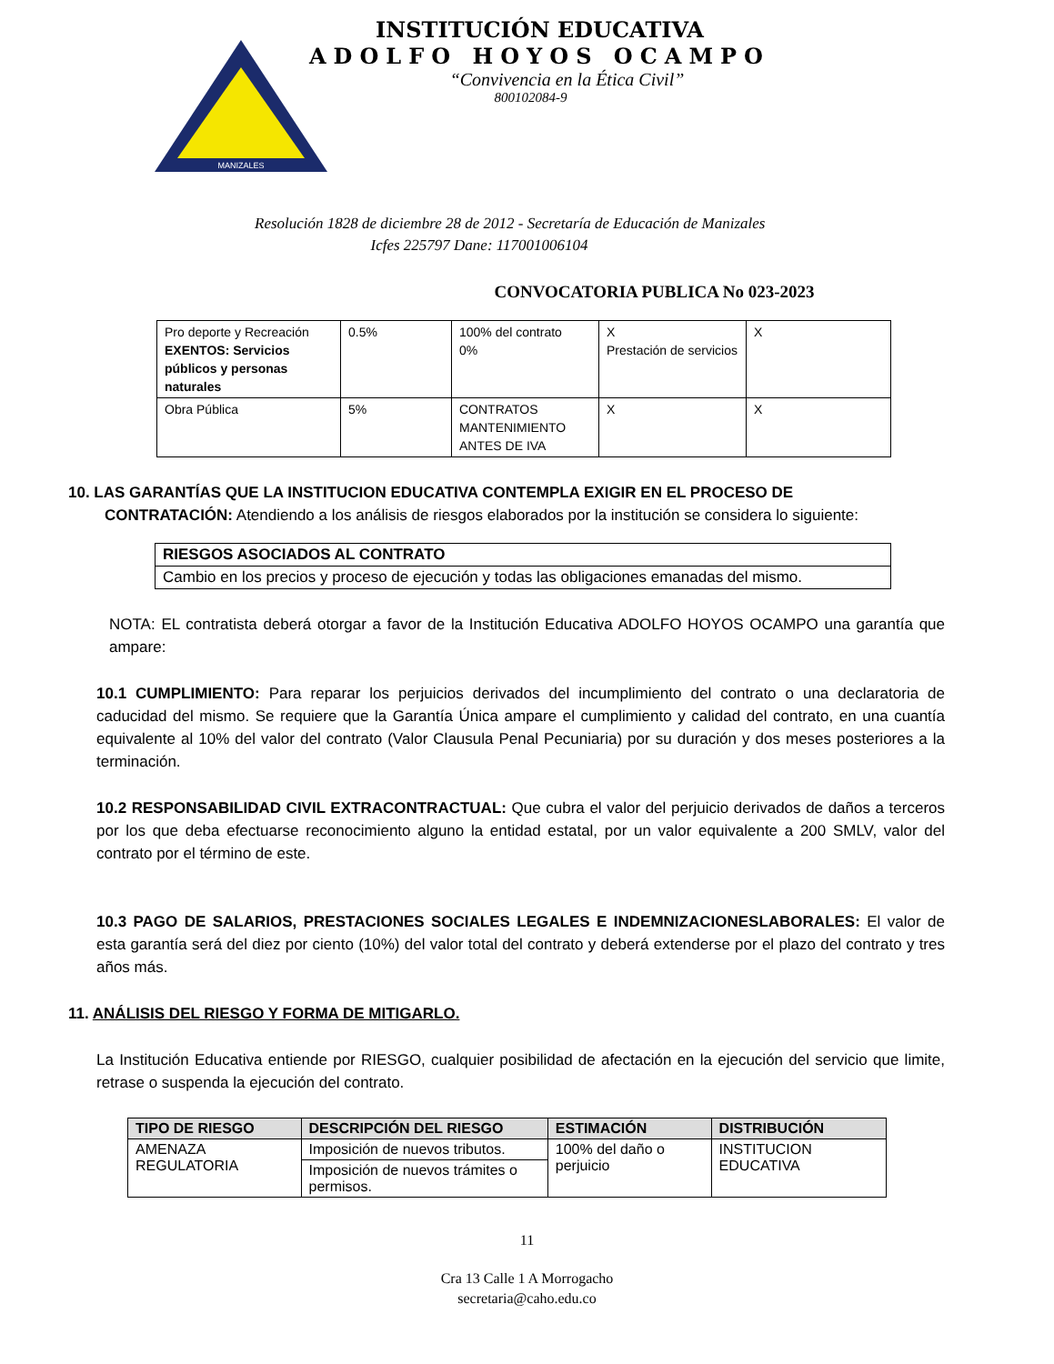MANIZALES
INSTITUCIÓN EDUCATIVA
ADOLFO HOYOS OCAMPO
“Convivencia en la Ética Civil”
800102084-9
Resolución 1828 de diciembre 28 de 2012 - Secretaría de Educación de Manizales
Icfes 225797 Dane: 117001006104
CONVOCATORIA PUBLICA No 023-2023
| Pro deporte y Recreación EXENTOS: Servicios públicos y personas naturales | 0.5% | 100% del contrato 0% | X Prestación de servicios | X |
| Obra Pública | 5% | CONTRATOS MANTENIMIENTO ANTES DE IVA | X | X |
10. LAS GARANTÍAS QUE LA INSTITUCION EDUCATIVA CONTEMPLA EXIGIR EN EL PROCESO DE
CONTRATACIÓN: Atendiendo a los análisis de riesgos elaborados por la institución se considera lo siguiente:
| RIESGOS ASOCIADOS AL CONTRATO |
| --- |
| Cambio en los precios y proceso de ejecución y todas las obligaciones emanadas del mismo. |
NOTA: EL contratista deberá otorgar a favor de la Institución Educativa ADOLFO HOYOS OCAMPO una garantía que ampare:
10.1 CUMPLIMIENTO: Para reparar los perjuicios derivados del incumplimiento del contrato o una declaratoria de caducidad del mismo. Se requiere que la Garantía Única ampare el cumplimiento y calidad del contrato, en una cuantía equivalente al 10% del valor del contrato (Valor Clausula Penal Pecuniaria) por su duración y dos meses posteriores a la terminación.
10.2 RESPONSABILIDAD CIVIL EXTRACONTRACTUAL: Que cubra el valor del perjuicio derivados de daños a terceros por los que deba efectuarse reconocimiento alguno la entidad estatal, por un valor equivalente a 200 SMLV, valor del contrato por el término de este.
10.3 PAGO DE SALARIOS, PRESTACIONES SOCIALES LEGALES E INDEMNIZACIONESLABORALES: El valor de esta garantía será del diez por ciento (10%) del valor total del contrato y deberá extenderse por el plazo del contrato y tres años más.
11. ANÁLISIS DEL RIESGO Y FORMA DE MITIGARLO.
La Institución Educativa entiende por RIESGO, cualquier posibilidad de afectación en la ejecución del servicio que limite, retrase o suspenda la ejecución del contrato.
| TIPO DE RIESGO | DESCRIPCIÓN DEL RIESGO | ESTIMACIÓN | DISTRIBUCIÓN |
| --- | --- | --- | --- |
| AMENAZA REGULATORIA | Imposición de nuevos tributos. | 100% del daño o perjuicio | INSTITUCION EDUCATIVA |
| | Imposición de nuevos trámites o permisos. | | |
11
Cra 13 Calle 1 A Morrogacho
secretaria@caho.edu.co